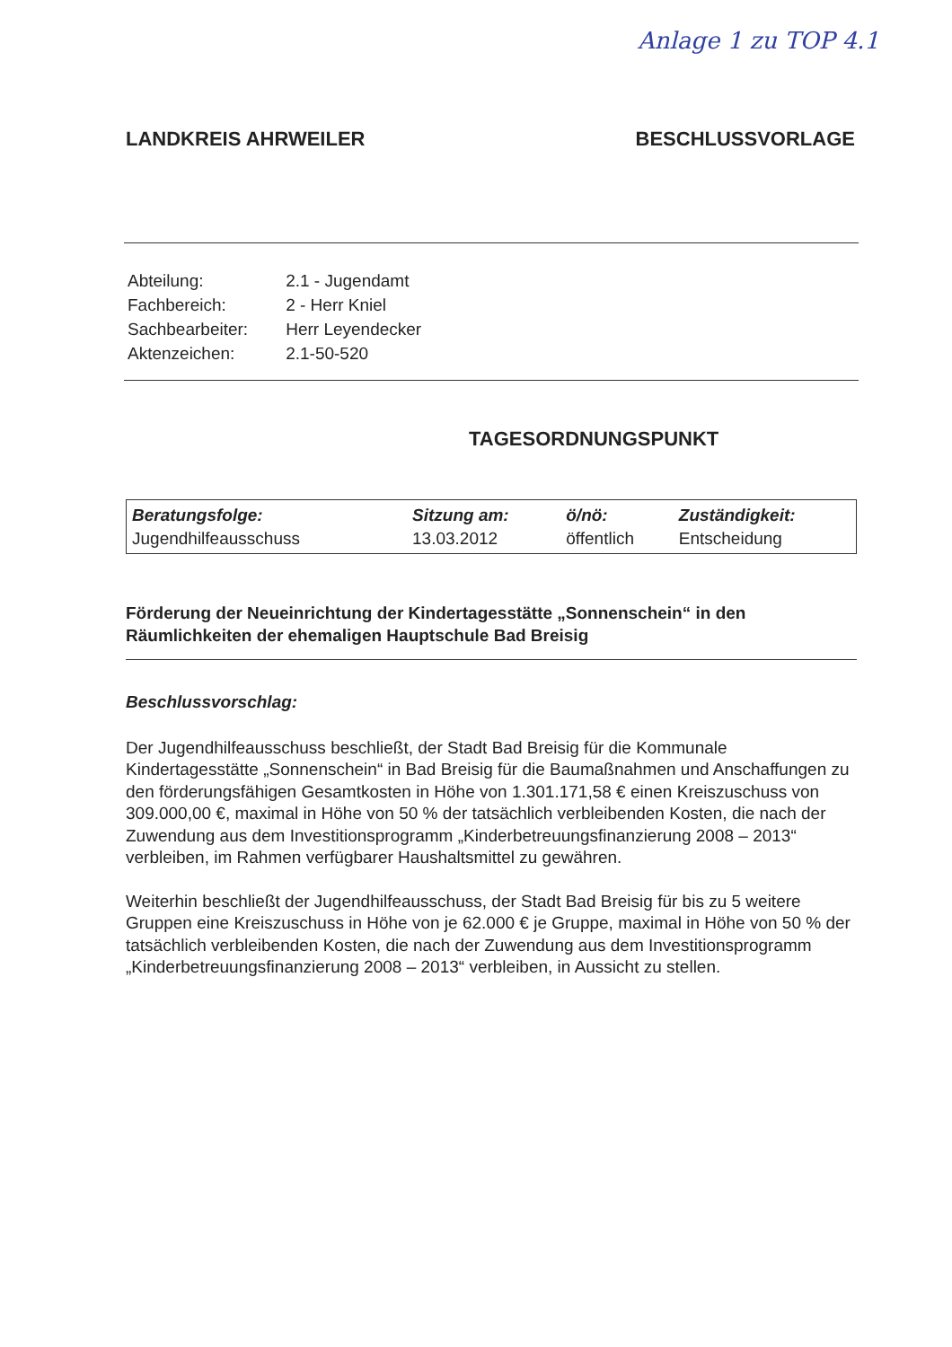Anlage 1 zu TOP 4.1
LANDKREIS AHRWEILER BESCHLUSSVORLAGE
| Abteilung: | 2.1 - Jugendamt |
| Fachbereich: | 2 - Herr Kniel |
| Sachbearbeiter: | Herr Leyendecker |
| Aktenzeichen: | 2.1-50-520 |
TAGESORDNUNGSPUNKT
| Beratungsfolge: | Sitzung am: | ö/nö: | Zuständigkeit: |
| --- | --- | --- | --- |
| Jugendhilfeausschuss | 13.03.2012 | öffentlich | Entscheidung |
Förderung der Neueinrichtung der Kindertagesstätte „Sonnenschein“ in den Räumlichkeiten der ehemaligen Hauptschule Bad Breisig
Beschlussvorschlag:
Der Jugendhilfeausschuss beschließt, der Stadt Bad Breisig für die Kommunale Kindertagesstätte „Sonnenschein“ in Bad Breisig für die Baumaßnahmen und Anschaffungen zu den förderungsfähigen Gesamtkosten in Höhe von 1.301.171,58 € einen Kreiszuschuss von 309.000,00 €, maximal in Höhe von 50 % der tatsächlich verbleibenden Kosten, die nach der Zuwendung aus dem Investitionsprogramm „Kinderbetreuungsfinanzierung 2008 – 2013“ verbleiben, im Rahmen verfügbarer Haushaltsmittel zu gewähren.
Weiterhin beschließt der Jugendhilfeausschuss, der Stadt Bad Breisig für bis zu 5 weitere Gruppen eine Kreiszuschuss in Höhe von je 62.000 € je Gruppe, maximal in Höhe von 50 % der tatsächlich verbleibenden Kosten, die nach der Zuwendung aus dem Investitionsprogramm „Kinderbetreuungsfinanzierung 2008 – 2013“ verbleiben, in Aussicht zu stellen.